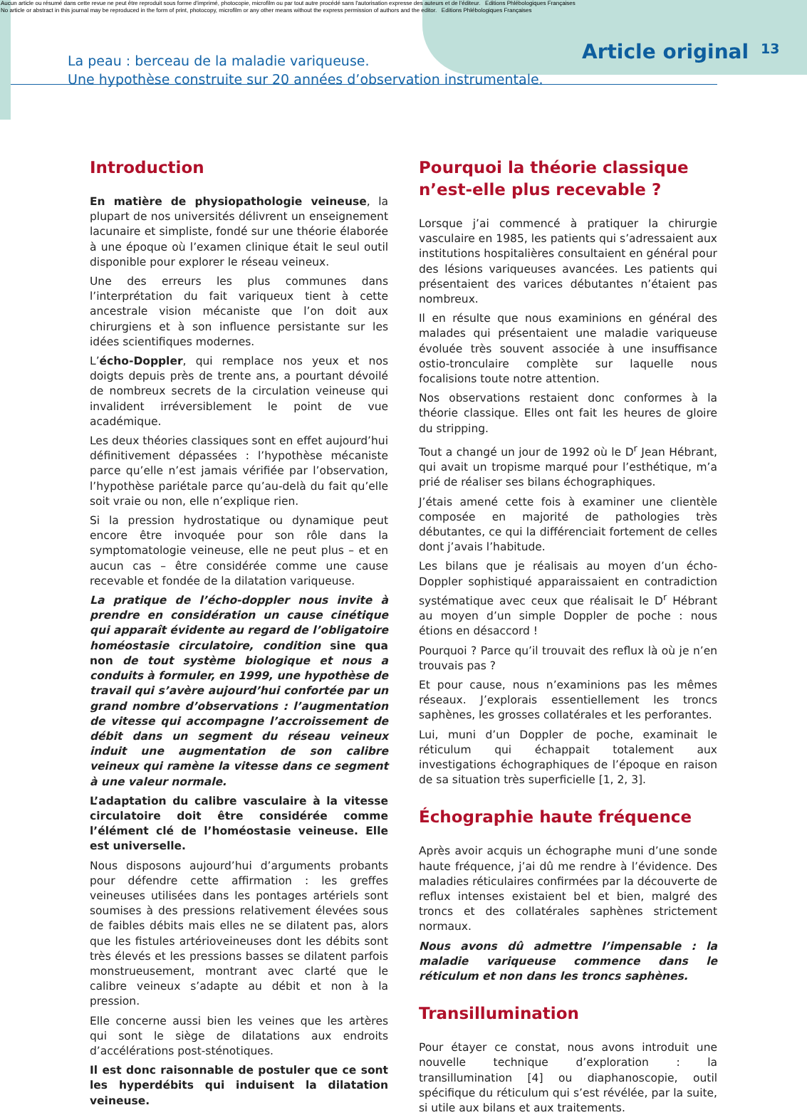Aucun article ou résumé dans cette revue ne peut être reproduit sous forme d'imprimé, photocopie, microfilm ou par tout autre procédé sans l'autorisation expresse des auteurs et de l'éditeur. Editions Phlébologiques Françaises
No article or abstract in this journal may be reproduced in the form of print, photocopy, microfilm or any other means without the express permission of authors and the editor. Editions Phlébologiques Françaises
La peau : berceau de la maladie variqueuse.
Une hypothèse construite sur 20 années d’observation instrumentale.
Article original 13
Introduction
En matière de physiopathologie veineuse, la plupart de nos universités délivrent un enseignement lacunaire et simpliste, fondé sur une théorie élaborée à une époque où l’examen clinique était le seul outil disponible pour explorer le réseau veineux.
Une des erreurs les plus communes dans l’interprétation du fait variqueux tient à cette ancestrale vision mécaniste que l’on doit aux chirurgiens et à son influence persistante sur les idées scientifiques modernes.
L’écho-Doppler, qui remplace nos yeux et nos doigts depuis près de trente ans, a pourtant dévoilé de nombreux secrets de la circulation veineuse qui invalident irréversiblement le point de vue académique.
Les deux théories classiques sont en effet aujourd’hui définitivement dépassées : l’hypothèse mécaniste parce qu’elle n’est jamais vérifiée par l’observation, l’hypothèse pariétale parce qu’au-delà du fait qu’elle soit vraie ou non, elle n’explique rien.
Si la pression hydrostatique ou dynamique peut encore être invoquée pour son rôle dans la symptomatologie veineuse, elle ne peut plus – et en aucun cas – être considérée comme une cause recevable et fondée de la dilatation variqueuse.
La pratique de l’écho-doppler nous invite à prendre en considération un cause cinétique qui apparaît évidente au regard de l’obligatoire homéostasie circulatoire, condition sine qua non de tout système biologique et nous a conduits à formuler, en 1999, une hypothèse de travail qui s’avère aujourd’hui confortée par un grand nombre d’observations : l’augmentation de vitesse qui accompagne l’accroissement de débit dans un segment du réseau veineux induit une augmentation de son calibre veineux qui ramène la vitesse dans ce segment à une valeur normale.
L’adaptation du calibre vasculaire à la vitesse circulatoire doit être considérée comme l’élément clé de l’homéostasie veineuse. Elle est universelle.
Nous disposons aujourd’hui d’arguments probants pour défendre cette affirmation : les greffes veineuses utilisées dans les pontages artériels sont soumises à des pressions relativement élevées sous de faibles débits mais elles ne se dilatent pas, alors que les fistules artérioveineuses dont les débits sont très élevés et les pressions basses se dilatent parfois monstrueusement, montrant avec clarté que le calibre veineux s’adapte au débit et non à la pression.
Elle concerne aussi bien les veines que les artères qui sont le siège de dilatations aux endroits d’accélérations post-sténotiques.
Il est donc raisonnable de postuler que ce sont les hyperdébits qui induisent la dilatation veineuse.
Pourquoi la théorie classique n’est-elle plus recevable ?
Lorsque j’ai commencé à pratiquer la chirurgie vasculaire en 1985, les patients qui s’adressaient aux institutions hospitalières consultaient en général pour des lésions variqueuses avancées. Les patients qui présentaient des varices débutantes n’étaient pas nombreux.
Il en résulte que nous examinions en général des malades qui présentaient une maladie variqueuse évoluée très souvent associée à une insuffisance ostio-tronculaire complète sur laquelle nous focalisions toute notre attention.
Nos observations restaient donc conformes à la théorie classique. Elles ont fait les heures de gloire du stripping.
Tout a changé un jour de 1992 où le D<sup>r</sup> Jean Hébrant, qui avait un tropisme marqué pour l’esthétique, m’a prié de réaliser ses bilans échographiques.
J’étais amené cette fois à examiner une clientèle composée en majorité de pathologies très débutantes, ce qui la différenciait fortement de celles dont j’avais l’habitude.
Les bilans que je réalisais au moyen d’un écho-Doppler sophistiqué apparaissaient en contradiction systématique avec ceux que réalisait le D<sup>r</sup> Hébrant au moyen d’un simple Doppler de poche : nous étions en désaccord !
Pourquoi ? Parce qu’il trouvait des reflux là où je n’en trouvais pas ?
Et pour cause, nous n’examinions pas les mêmes réseaux. J’explorais essentiellement les troncs saphènes, les grosses collatérales et les perforantes.
Lui, muni d’un Doppler de poche, examinait le réticulum qui échappait totalement aux investigations échographiques de l’époque en raison de sa situation très superficielle [1, 2, 3].
Échographie haute fréquence
Après avoir acquis un échographe muni d’une sonde haute fréquence, j’ai dû me rendre à l’évidence. Des maladies réticulaires confirmées par la découverte de reflux intenses existaient bel et bien, malgré des troncs et des collatérales saphènes strictement normaux.
Nous avons dû admettre l’impensable : la maladie variqueuse commence dans le réticulum et non dans les troncs saphènes.
Transillumination
Pour étayer ce constat, nous avons introduit une nouvelle technique d’exploration : la transillumination [4] ou diaphanoscopie, outil spécifique du réticulum qui s’est révélée, par la suite, si utile aux bilans et aux traitements.